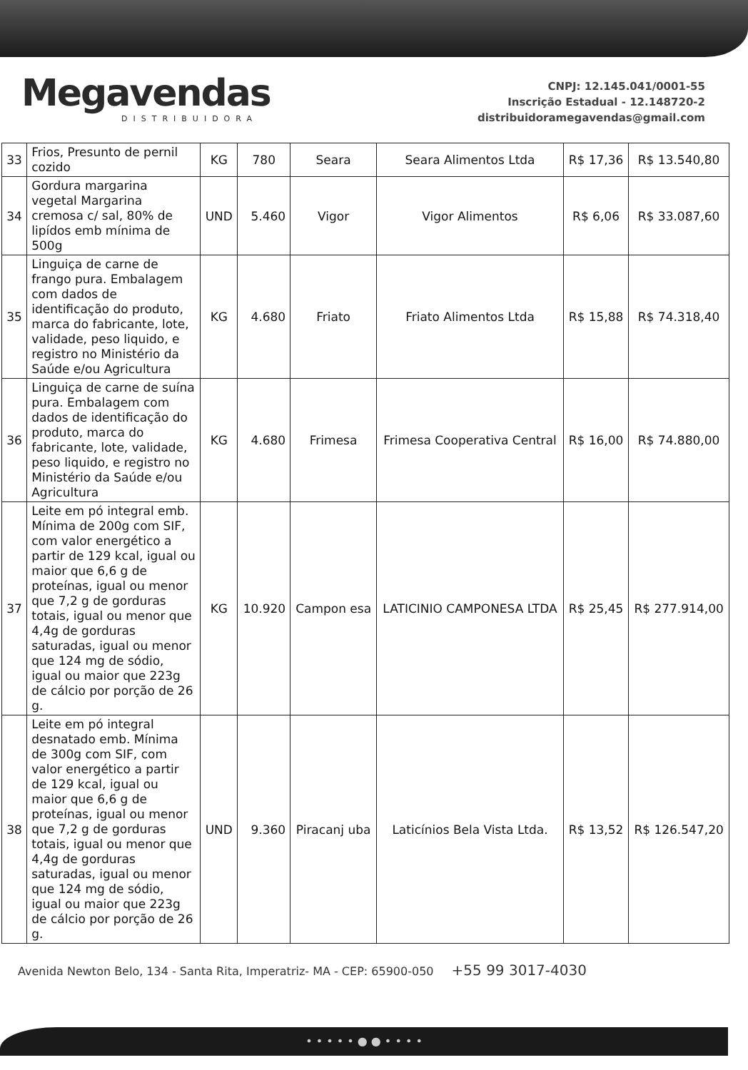Megavendas
DISTRIBUIDORA
CNPJ: 12.145.041/0001-55
Inscrição Estadual - 12.148720-2
distribuidoramegavendas@gmail.com
| 33 | Frios, Presunto de pernil cozido | KG | 780 | Seara | Seara Alimentos Ltda | R$ 17,36 | R$ 13.540,80 |
| 34 | Gordura margarina vegetal Margarina cremosa c/ sal, 80% de lipídos emb mínima de 500g | UND | 5.460 | Vigor | Vigor Alimentos | R$ 6,06 | R$ 33.087,60 |
| 35 | Linguiça de carne de frango pura. Embalagem com dados de identificação do produto, marca do fabricante, lote, validade, peso liquido, e registro no Ministério da Saúde e/ou Agricultura | KG | 4.680 | Friato | Friato Alimentos Ltda | R$ 15,88 | R$ 74.318,40 |
| 36 | Linguiça de carne de suína pura. Embalagem com dados de identificação do produto, marca do fabricante, lote, validade, peso liquido, e registro no Ministério da Saúde e/ou Agricultura | KG | 4.680 | Frimesa | Frimesa Cooperativa Central | R$ 16,00 | R$ 74.880,00 |
| 37 | Leite em pó integral emb. Mínima de 200g com SIF, com valor energético a partir de 129 kcal, igual ou maior que 6,6 g de proteínas, igual ou menor que 7,2 g de gorduras totais, igual ou menor que 4,4g de gorduras saturadas, igual ou menor que 124 mg de sódio, igual ou maior que 223g de cálcio por porção de 26 g. | KG | 10.920 | Campon esa | LATICINIO CAMPONESA LTDA | R$ 25,45 | R$ 277.914,00 |
| 38 | Leite em pó integral desnatado emb. Mínima de 300g com SIF, com valor energético a partir de 129 kcal, igual ou maior que 6,6 g de proteínas, igual ou menor que 7,2 g de gorduras totais, igual ou menor que 4,4g de gorduras saturadas, igual ou menor que 124 mg de sódio, igual ou maior que 223g de cálcio por porção de 26 g. | UND | 9.360 | Piracanj uba | Laticínios Bela Vista Ltda. | R$ 13,52 | R$ 126.547,20 |
Avenida Newton Belo, 134 - Santa Rita, Imperatriz- MA - CEP: 65900-050 +55 99 3017-4030
• • • • • ● ● • • • •